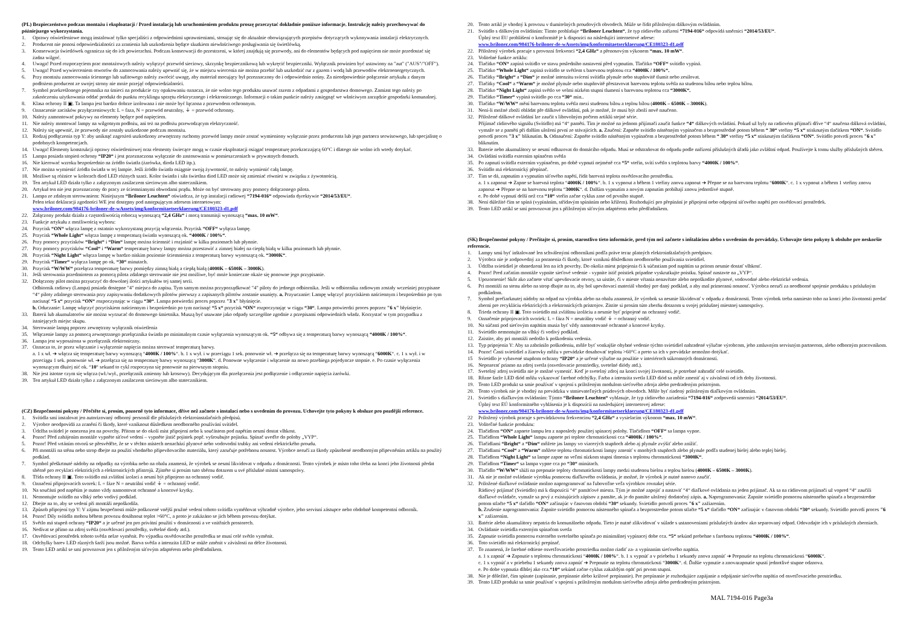(PL) Bezpieczeństwo podczas montażu i eksploatacji / Przed instalacją lub uruchomieniem produktu proszę przeczytać dokładnie poniższe informacje. Instrukcję należy przechowywać do późniejszego wykorzystania.
1. Oprawy oświetleniowe mogą instalować tylko specjaliści z odpowiednimi uprawnieniami, stosując się do aktualnie obowiązujących przepisów dotyczących wykonywania instalacji elektrycznych.
2. Producent nie ponosi odpowiedzialności za zranienia lub uszkodzenia będące skutkiem niewłaściwego posługiwania się świetlówką.
3. Konserwacja świetlówek ogranicza się do ich powierzchni. Podczas konserwacji do przestrzeni, w której znajdują się przewody, ani do elementów będących pod napięciem nie może przedostać się żadna wilgoć.
4. Uwaga! Przed rozpoczęciem prac montażowych należy wyłączyć przewód sieciowy, skrzynkę bezpiecznikową lub wykręcić bezpieczniki. Wyłącznik powinien być ustawiony na "aut" ("AUS"/"OFF").
5. Uwaga! Przed wywierceniem otworów do zamocowania należy upewnić się, że w miejscu wiercenia nie można przebić lub uszkodzić rur z gazem i wodą lub przewodów elektroenergetycznych.
6. Przy montażu zamocowania ściennego lub sufitowego należy zwrócić uwagę, aby materiał mocujący był przeznaczony do i odpowiednio nośny. Za nieodpowiednie połączenie artykułu z danym podłożem producent ze swojej strony nie może przejąć odpowiedzialności.
7. Symbol przekreślonego pojemnika na śmieci na produkcie czy opakowaniu oznacza, że nie wolno tego produktu usuwać razem z odpadami z gospodarstwa domowego. Zamiast tego należy po zakończeniu użytkowania oddać produkt do punktu recyklingu sprzętu elektrycznego i elektronicznego. Informacji o takim punkcie należy zasięgnąć we właściwym zarządzie gospodarki komunalnej.
8. Klasa ochrony II ▣. Ta lampa jest bardzo dobrze izolowana i nie może być łączona z przewodem ochronnym.
9. Oznaczenie zacisków przyłączeniowych: L = faza, N = przewód neutralny, ⏚ = przewód ochronny.
10. Należy zamontować pokrywy na elementy będące pod napięciem.
11. Nie należy montować lampy na wilgotnym podłożu, ani też na podłożu przewodzącym elektryczność.
12. Należy się upewnić, że przewody nie zostały uszkodzone podczas montażu.
13. Rodzaj podłączenia typ Y: aby uniknąć zagrożeń uszkodzony zewnętrzny ruchomy przewód lampy może zostać wymieniony wyłącznie przez producenta lub jego partnera serwisowego, lub specjalistę o podobnych kompetencjach.
14. Uwaga! Elementy konstrukcji oprawy oświetleniowej oraz elementy świecące mogą w czasie eksploatacji osiągać temperaturę przekraczającą 60°C i dlatego nie wolno ich wtedy dotykać.
15 Lampa posiada stopień ochrony “IP20“ i jest przeznaczona wyłącznie do zastosowania w pomieszczeniach w prywatnych domach.
16. Nie kierować wzroku bezpośrednio na źródło światła (żarówka, dioda LED itp.).
17. Nie można wymienić źródła światła w tej lampie. Jeśli źródło światła osiągnie swoją żywotność, to należy wymienić całą lampę.
18. Możliwe są różnice w kolorach diod LED różnych szarż. Kolor światła i siła świetlna diod LED może się zmieniać również w związku z żywotnością.
19. Ten artykuł LED działa tylko z załączonym zasilaczem sieciowym albo statecznikiem.
20. Artykuł ten nie jest przeznaczony do pracy ze ściemnianymi obwodami prądu. Może on być sterowany przy pomocy dołączonego pilota.
21. Lampa ze zdalnym sterowaniem: Niniejszym “Briloner Leuchten“ oświadcza, że typ instalacji radiowej “7194-016“ odpowiada dyrektywie “2014/53/EU“.
Pełen tekst deklaracji zgodności WE jest dostępny pod następującym adresem internetowym:
www.briloner.com/984176-briloner-de-wAssets/img/konformitaetserklaerung/CE180323-d1.pdf
22. Załączony produkt działa z częstotliwością roboczą wynoszącą “2,4 GHz“ i mocą transmisji wynoszącą “max. 10 mW“.
23. Funkcje artykułu z możliwością wyboru:
24. Przycisk “ON“ włącza lampę z ostatnio wykorzystaną pozycją włączenia. Przycisk “OFF“ wyłącza lampę.
25. Przycisk “Whole Light“ włącza lampę z temperaturą światła wynoszącą ok. “4000K / 100%“.
26. Przy pomocy przycisków “Bright“ i “Dim“ lampę można ściemnić i rozjaśnić w kilku poziomach lub płynnie.
27. Przy pomocy przycisków “Cool“ i “Warm“ temperaturę barwy lampy można przestawić z zimnej białej na ciepłą białą w kilku poziomach lub płynnie.
28. Przycisk “Night Light“ włącza lampę w bardzo niskim poziomie ściemnienia z temperaturą barwy wynoszącą ok. “3000K“.
29. Przycisk “Timer“ wyłącza lampę po ok. “30“ minutach.
30. Przycisk “W/WW“ przełącza temperaturę barwy pomiędzy zimną białą a ciepłą białą (4000K – 6500K – 3000K).
31. Jeśli sterowania przedmiotem za pomocą pilota zdalnego sterowanie nie jest możliwe, być może konieczne okaże się ponowne jego przypisanie.
32. Dołączony pilot można przyuczyć do dowolnej ilości artykułów tej samej serii.
Odbiornik radiowy (Lampa) posiada dostępne "4" miejsca do zapisu. Tym samym można przyporządkować "4" piloty do jednego odbiornika. Jeśli w odbiorniku radiowym zostały wcześniej przypisane “4“ piloty zdalnego sterowania przy zapisywaniu dodatkowych pilotów pierwszy z zapisanych pilotów zostanie usunięty. a. Przyuczanie: Lampę włączyć przyciskiem naściennym i bezpośrednio po tym nacisnąć “5 x“ przycisk “ON“ rozpoczynając w ciągu “30“. Lampa potwierdzi proces poprzez "3 x" błyśnięcie.
b. Oduczanie: Lampę włączyć przyciskiem naściennym i bezpośrednio po tym nacisnąć “5 x“ przycisk “ON“ rozpoczynając w ciągu “30“. Lampa potwierdzi proces poprzez "6 x" błyśnięcie.
33. Baterii lub akumulatorów nie można wyrzucać do domowego śmietnika. Muszą być usuwane jako odpady szczególne zgodnie z przepisami odpowiednich władz. Korzystać w tym przypadku z istniejących miejsc skupu.
34. Sterowanie lampą poprzez zewnętrzny wyłącznik oświetlenia
35. Włączenie lampy za pomocą zewnętrznego przełącznika światła po minimalnym czasie wyłączenia wynoszącym ok. “5“ odbywa się z temperaturą barwy wynoszącą “4000K / 100%“.
36. Lampa jest wyposażona w przełącznik elektroniczny.
37. Oznacza to, że przez włączanie i wyłączenie napięcia można sterować temperaturą barwy.
a. 1 x wł. ➔ włącza się temperaturę barwy wynoszącą “4000K / 100%“. b. 1 x wył. i w przeciągu 1 sek. ponownie wł. ➔ przełącza się na temperaturę barwy wynoszącą “6000K“. c. 1 x wył. i w przeciągu 1 sek. ponownie wł. ➔ przełącza się na temperaturę barwy wynoszącą “3000K“. d. Ponowne wyłączenie i włączenie na nowo przebiega pojedyncze stopnie. e. Po czasie wyłączenia wynoszącym dłużej nić ok. “10“ sekund to cykl rozpoczyna się ponownie na pierwszym stopniu.
38. Nie jest istotne czym się włącza (wł./wył., przełącznik zmienny lub krosowy). Decydującym dla przełączenia jest podłączenie i odłączenie napięcia żarówki.
39. Ten artykuł LED działa tylko z załączonym zasilaczem sieciowym albo statecznikiem.
(CZ) Bezpečnostní pokyny / Přečtěte si, prosím, pozorně tyto informace, dříve než začnete s instalací nebo s uvedením do provozu. Uchovejte tyto pokyny k obsluze pro pozdější reference.
1. Svítidla smí instalovat jen autorizovaný odborný personál dle příslušných elektroinstalačních předpisů.
2. Výrobce neodpovídá za zranění či škody, které vzniknout důsledkem neodborného používání svítidel.
3. Údržba svítidel je omezena jen na povrchy. Přitom se do okolí míst připojení nebo k součástem pod napětím nesmí dostat vlhkost.
4. Pozor! Před zahájením montáže vypněte síťové vedení – vypněte jistič pojistek popř. vyšroubujte pojistku. Spínač uveďte do polohy „VYP“.
5. Pozor! Před vrtáním otvorů se přesvědčte, že se v těchto místech nenachází plynové nebo vodovodní trubky ani vedení elektrického proudu.
6. Při montáži na stěnu nebo strop dbejte na použití vhodného připevňovacího materiálu, který zaručuje potřebnou nosnost. Výrobce neručí za škody způsobené neodborným připevněním artiklu na použitý podklad.
7. Symbol přeškrtnuté nádoby na odpadky na výrobku nebo na obalu znamená, že výrobek se nesmí likvidovat v odpadu z domácnosti. Tento výrobek je místo toho třeba na konci jeho životnosti předat sběrně pro recyklaci elektrických a elektronických přístrojů. Zjistěte si prosím tuto sběrnu dotazem u své příslušné místní samosprávy.
8. Třída ochrany II ▣. Toto svítidlo má zvláštní izolaci a nesmí být připojeno na ochranný vodič.
9. Označení připojovacích svorek: L = fáze N = neutrální vodič ⏚ = ochranný vodič.
10. Na součásti pod napětím je nutno vždy namontovat ochranné a koncové krytky.
11. Nemontujte svítidlo na vlhký nebo vodivý podklad.
12. Dbejte na to, aby se vedení při montáži nepoškodila.
13. Způsob připojení typ Y: V zájmu bezpečnosti může poškozené vnější pružné vedení tohoto svítidla vyměňovat výhradně výrobce, jeho servisní zástupce nebo obdobně kompetentní odborník.
14. Pozor! Díly svítidla mohou během provozu dosáhnout teplot >60°C, a proto je zakázáno se jich během provozu dotýkat.
15 Světlo má stupeň ochrany “IP20“ a je určené jen pro privátní použití v domácnosti a ve vnitřních prostorech.
16. Nedívat se přímo na zdroj světla (osvětlovací prostředky, světelné diody atd.).
17. Osvětlovací prostředek tohoto světla nelze vyměnit. Po výpadku osvětlovacího prostředku se musí celé světlo vyměnit.
18. Odchylky barev LED různých šarží jsou možné. Barva světla a intenzita LED se může změnit v závislosti na délce životnosti.
19. Tento LED artikl se smí provozovat jen s přiloženým síťovým adaptérem nebo předřadníkem.
20. Tento artikl je vhodný k provozu v tlumitelných proudových obvodech. Může se řídit přiloženým dálkovým ovládáním.
21. Svítidlo s dálkovým ovládáním: Tímto prohlašuje “Briloner Leuchten“, že typ rádiového zařízení “7194-016“ odpovídá směrnici “2014/53/EU“.
Úplný text EU prohlášení o konformitě je k dispozici na následující internetové adrese:
www.briloner.com/984176-briloner-de-wAssets/img/konformitaetserklaerung/CE180323-d1.pdf
22. Přiložený výrobek pracuje s provozní frekvencí “2,4 GHz“ a přenosovým výkonem “max. 10 mW“.
23. Volitelné funkce artiklu:
24. Tlačítko “ON“ zapíná svítidlo ve stavu posledního nastavení před vypnutím. Tlačítko “OFF“ svítidlo vypíná.
25. Tlačítko “Whole Light“ zapíná svítidlo se světlem s barevnou teplotou cca “4000K / 100%“.
26. Tlačítky “Bright“ a “Dim“ je možné intenzitu svícení svítidla plynule nebo stupňovitě tlumit nebo zesilovat.
27. Tlačítky “Cool“ a “Warm“ je možné plynule nebo stupňovitě přestavovat barevnou teplotu světla na studenou bílou nebo teplou bílou.
28. Tlačítko “Night Light“ zapíná světlo ve velmi nízkém stupni tlumení s barevnou teplotou cca “3000K“.
29. Tlačítko “Timer“ vypíná svítidlo po cca “30“ min..
30. Tlačítko “W/WW“ mění barevnou teplotu světla mezi studenou bílou a teplou bílou (4000K – 6500K – 3000K).
31. Není-li možné zboží obládat pře dálkové ovládání, pak je možné, že musí být zboží nově naučeno.
32. Přiložené dálkové ovládání lze zaučit s libovolným počtem artiklů stejné série.
Přijímač rádiového signálu (Svítidlo) má “4“ paměti. Tím je možné na jednom přijímači zaučit funkce “4“ dálkových ovládání. Pokud už byly na radiovém přijmači dříve “4“ naučena dálková ovládání, vymaže se z paměti při dalším uložení první ze stávajících. a. Zaučení: Zapněte svítidlo nástěnným vypínačem a bezprostředně potom během “ 30“ vteřiny “5 x“ stisknutým tlačítkem “ON“. Svítidlo potvrdí proces "3 x" bliknutím. b. Odnaučení: Zapněte svítidlo nástěnným vypínačem a bezprostředně potom během “ 30“ vteřiny “5 x“ stisknutým tlačítkem “ON“. Svítidlo potvrdí proces "6 x" bliknutím.
33. Baterie nebo akumulátory se nesmí odhazovat do domácího odpadu. Musí se odstraňovat do odpadu podle nařízení příslušných úřadů jako zvláštní odpad. Používejte k tomu služby příslušných sběren.
34. Ovládání svítidla externím spínačem světla
35. Po zapnutí svítidla externím vypínačem, po době vypnutí nejméně cca “5“ vteřin, svítí světlo s teplotou barvy “4000K / 100%“.
36. Svítidlo má elektronický přepínač.
37. Tím se dá, zapnutím a vypnutím síťového napětí, řídit barevná teplota osvětlovacího prostředku.
a. 1 x zapnout ➔ Zapne se barevná teplota “4000K / 100%“. b. 1 x vypnout a během 1 vteřiny znovu zapnout ➔ Přepne se na barevnou teplotu “6000K“. c. 1 x vypnout a během 1 vteřiny znovu zapnout ➔ Přepne se na barevnou teplotu “3000K“. d. Dalším vypnutím a novým zapnutím probíhají znovu jednotlivé stupně.
e. Po době vypnutí delší než cca “10“ vteřin začne cyklus zase od prvního stupně.
38. Není důležité čím se spíná (vypínáním, střídavým spínáním nebo křížem). Rozhodující pro přepínání je připojení nebo odpojení síťového napětí pro osvětlovací prostředek.
39. Tento LED artikl se smí provozovat jen s přiloženým síťovým adaptérem nebo předřadníkem.
(SK) Bezpečnostné pokyny / Prečítajte si, prosím, starostlivo tieto informácie, pred tým než začnete s inštaláciou alebo s uvedením do prevádzky. Uchovajte tieto pokyny k obsluhe pre neskoršie referencie.
1. Lampy smú byť inštalované len schválenými odborníkmi podľa práve teraz platných elektroinštalačných predpisov.
2. Výrobca nie je zodpovedný za poranenia či škody, ktoré vzniknú dôsledkom neodborného používania svietidiel.
3. Údržba svietidiel je obmedzená len na ich povrchy. Do okolia miest pripojenia či k súčastiam pod napätím sa pritom nesmie dostať vlhkosť.
4. Pozor! Pred začatím montáže vypnite sieťové vedenie - vypnite istič poistiek prípadne vyskrutkujte poistku. Spínač nastavte na „VYP“.
5. Upozornenie! Skôr ako začnete vŕtať upevňovacie otvory, sa uistite, či v mieste vŕtania nenavŕtate alebo nepoškodíte plynové, vodovodné alebo elektrické vedenia.
6. Pri montáži na stenu alebo na strop dbajte na to, aby bol upevňovací materiál vhodný pre daný podklad, a aby mal primeranú nosnosť. Výrobca neručí za neodborné spojenie produktu s príslušným podkladom.
7. Symbol prečiarknutej nádoby na odpad na výrobku alebo na obalu znamená, že výrobok sa nesmie likvidovať v odpadu z domácnosti. Tento výrobok treba namiesto toho na konci jeho životnosti predať zberni pre recykláciu elektrických a elektronických prístrojov. Zistite si prosím túto zberňu dotazom u svojej príslušnej miestnej samosprávy.
8. Trieda ochrany II ▣. Toto svietidlo má zvláštnu izoláciu a nesmie byť pripojené na ochranný vodič.
9. Označenie pripojovacích svoriek: L = fáza N = neutrálny vodič ⏚ = ochranný vodič.
10. Na súčasti pod sieťovým napätím musia byť vždy namontované ochranné a koncové krytky.
11. Svietidlo nemontujte na vlhký či vodivý podklad.
12. Zaistite, aby pri montáži nedošlo k poškodeniu vedenia.
13. Typ pripojenia Y: Aby sa zabránilo poškodeniu, môže byť vonkajšie ohybné vedenie týchto svietidiel nahradené výlučne výrobcom, jeho zmluvným servisným partnerom, alebo odborným pracovníkom.
14. Pozor! Časti svietidiel a žiarovky môžu v prevádzke dosahovať teplotu >60°C a preto sa ich v prevádzke nemožno dotýkať.
15 Svietidlo je vybavené stupňom ochrany “IP20“ a je určené výlučne na použitie v interiéroch súkromných domácností.
16. Nepozerať priamo na zdroj svetla (osvetlovacie prostriedky, svetelné diódy atd.).
17. Svetelný zdroj svietidla nie je možné vymeniť. Keď je svetelný zdroj na konci svojej životnosti, je potrebné nahradiť celé svietidlo.
18. Rôzne šarže LED diód môžu vykazovať farebné odchýlky. Farba a intenzita svetla LED diód sa môže zmeniť aj v závislosti od ich doby životnosti.
19. Tento LED produkt sa smie používať v spojení s priloženým modulom sieťového zdroja alebo predradeným prístrojom.
20. Tento výrobok nie je vhodný na prevádzku v stmievateľných prúdových obvodoch. Môže byť riadený priloženým diaľkovým ovládaním.
21. Svietidlo s diaľkovým ovládaním: Týmto “Briloner Leuchten“ vyhlasuje, že typ rádiového zariadenia “7194-016“ zodpovedá smernici “2014/53/EU“.
Úplný text EÚ konformitného vyhlásenia je k dispozícii na nasledujúcej internetovej adrese:
www.briloner.com/984176-briloner-de-wAssets/img/konformitaetserklaerung/CE180323-d1.pdf
22 Priložený výrobok pracuje s prevádzkovou frekvenciou “2,4 GHz“ a vysielacím výkonom “max. 10 mW“.
23. Voliteľné funkcie produktu:
24. Tlačidlom “ON“ zapnete lampu len z naposledy použitej spínacej polohy. Tlačidlom “OFF“ sa lampa vypne.
25. Tlačidlom “Whole Light“ lampu zapnete pri teplote chromatickosti cca “4000K / 100%“.
26. Tlačidlami “Bright“ a “Dim“ môžete jas lampy vo viacerých stupňoch alebo aj plynule zvýšiť alebo znížiť.
27. Tlačidlami “Cool“ a “Warm“ môžete teplotu chromatickosti lampy zmeniť v mnohých stupňoch alebo plynule podľa studenej bielej alebo teplej bielej.
28. Tlačidlom “Night Light“ sa lampe zapne na veľmi nízkom stupni tlmenia s teplotou chromatickosti “3000K“.
29. Tlačidlom “Timer“ sa lampa vypne cca po “30“ minútach.
30. Tlačidlo “W/WW“ slúži na prepnutie teploty chromatickosti lampy medzi studenou bielou a teplou bielou (4000K – 6500K – 3000K).
31. Ak nie je možné ovládanie výrobku pomocou diaľkového ovládania, je možné, že výrobok je nutné nanovo zaučiť.
32. Priložené diaľkové ovládanie možno naprogramovať na ľubovoľne veľa výrobkov rovnakej série.
Rádiový prijímač (Svietidlo) má k dispozícii “4“ pamäťové miesta. Tým je možné zapojiť a nastaviť “4“ diaľkové ovládania na jeden prijímač. Ak sa na rádiovom prijímači už vopred “4“ zaučili diaľkové ovládače, vymaže sa prvý z existujúcich zápisov z pamäte, ak je do pamäte uložený dodatočný zápis. a. Naprogramovania: Zapnite svietidlo pomocou nástenného spínača a bezprostredne potom stlačte “5 x“ tlačidlo “ON“ začínajúc v časovom období “30“ sekundy. Svietidlo potvrdí proces "6 x" zažiarením.
b. Zrušenie naprogramovania: Zapnite svietidlo pomocou nástenného spínača a bezprostredne potom stlačte “5 x“ tlačidlo “ON“ začínajúc v časovom období “30“ sekundy. Svietidlo potvrdí proces "6 x" zažiarením.
33. Batérie alebo akumulátory nepatria do komunálneho odpadu. Tieto je nutné zlikvidovať v súlade s ustanoveniami príslušných úradov ako separovaný odpad. Odovzdajte ich v príslušných zberniach.
34. Ovládanie svietidla externým spínačom svetla
35. Zapnutie svietidla pomocou externého svetelného spínača po minimálnej vypínacej dobe cca. “5“ sekúnd prebehne s farebnou teplotou “4000K / 100%“.
36. Toto svietidlo má elektronický prepínač.
37. To znamená, že farebné odtiene osvetľovacieho prostriedku možno riadiť za- a vypínaním sieťového napätia.
a. 1 x zapnúť ➔ Zapnutie s teplotou chromatickosti “4000K / 100%“. b. 1 x vypnúť a v priebehu 1 sekundy znova zapnúť ➔ Prepnutie na teplotu chromatickosti “6000K“.
c. 1 x vypnúť a v priebehu 1 sekundy znova zapnúť ➔ Prepnutie na teplotu chromatickosti “3000K“. d. Ďalšie vypnutie a znovazapnutie spustí jednotlivé stupne odznova.
e. Po dobe vypnutia dlhšej ako cca.“10“ sekúnd začne cyklus zakaždým opäť pri prvom stupni.
38. Nie je dôležité, čím spínate (zapínanie, prepínanie alebo krížové prepínanie). Pre prepínanie je rozhodujúce zapájanie a odpájanie sieťového napätia od osvetľovacieho prostriedku.
39. Tento LED produkt sa smie používať v spojení s priloženým modulom sieťového zdroja alebo predradeným prístrojom.
MAL 7194-016 Page3a